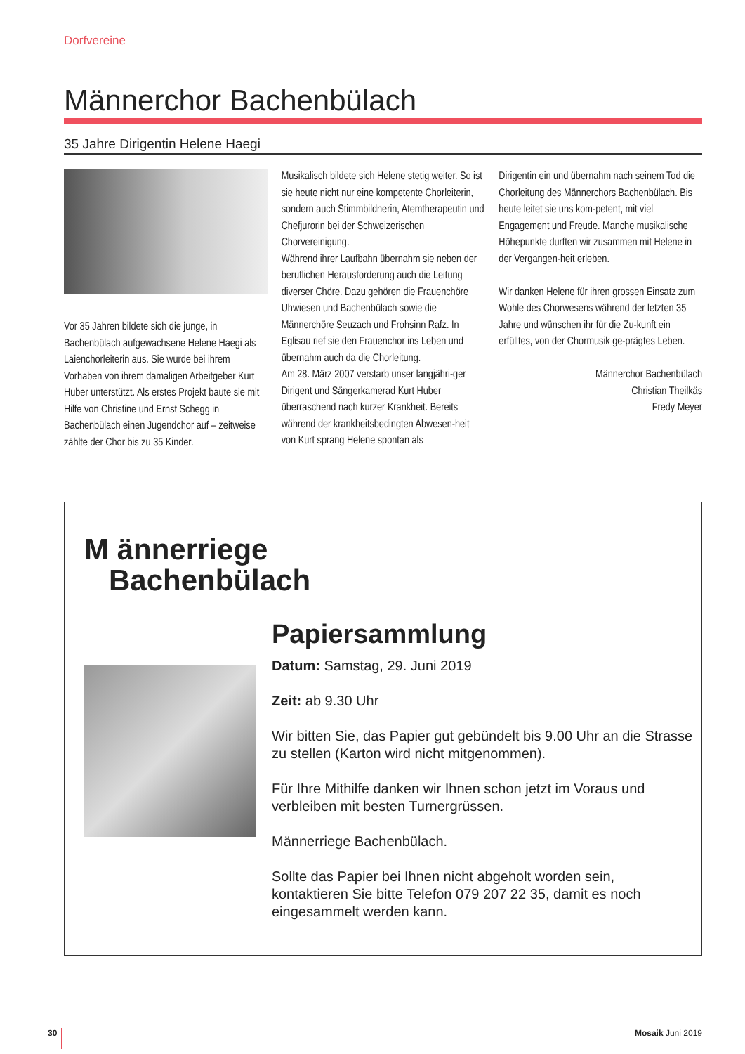Dorfvereine
Männerchor Bachenbülach
35 Jahre Dirigentin Helene Haegi
Vor 35 Jahren bildete sich die junge, in Bachenbülach aufgewachsene Helene Haegi als Laienchorleiterin aus. Sie wurde bei ihrem Vorhaben von ihrem damaligen Arbeitgeber Kurt Huber unterstützt. Als erstes Projekt baute sie mit Hilfe von Christine und Ernst Schegg in Bachenbülach einen Jugendchor auf – zeitweise zählte der Chor bis zu 35 Kinder.
Musikalisch bildete sich Helene stetig weiter. So ist sie heute nicht nur eine kompetente Chorleiterin, sondern auch Stimmbildnerin, Atemtherapeutin und Chefjurorin bei der Schweizerischen Chorvereinigung.
Während ihrer Laufbahn übernahm sie neben der beruflichen Herausforderung auch die Leitung diverser Chöre. Dazu gehören die Frauenchöre Uhwiesen und Bachenbülach sowie die Männerchöre Seuzach und Frohsinn Rafz. In Eglisau rief sie den Frauenchor ins Leben und übernahm auch da die Chorleitung.
Am 28. März 2007 verstarb unser langjähri-ger Dirigent und Sängerkamerad Kurt Huber überraschend nach kurzer Krankheit. Bereits während der krankheitsbedingten Abwesen-heit von Kurt sprang Helene spontan als
Dirigentin ein und übernahm nach seinem Tod die Chorleitung des Männerchors Bachenbülach. Bis heute leitet sie uns kom-petent, mit viel Engagement und Freude. Manche musikalische Höhepunkte durften wir zusammen mit Helene in der Vergangen-heit erleben.
Wir danken Helene für ihren grossen Einsatz zum Wohle des Chorwesens während der letzten 35 Jahre und wünschen ihr für die Zu-kunft ein erfülltes, von der Chormusik ge-prägtes Leben.
Männerchor Bachenbülach
Christian Theilkäs
Fredy Meyer
M ännerriege
Bachenbülach
Papiersammlung
Datum: Samstag, 29. Juni 2019
Zeit: ab 9.30 Uhr
Wir bitten Sie, das Papier gut gebündelt bis 9.00 Uhr an die Strasse zu stellen (Karton wird nicht mitgenommen).
Für Ihre Mithilfe danken wir Ihnen schon jetzt im Voraus und verbleiben mit besten Turnergrüssen.
Männerriege Bachenbülach.
Sollte das Papier bei Ihnen nicht abgeholt worden sein, kontaktieren Sie bitte Telefon 079 207 22 35, damit es noch eingesammelt werden kann.
30 Mosaik Juni 2019